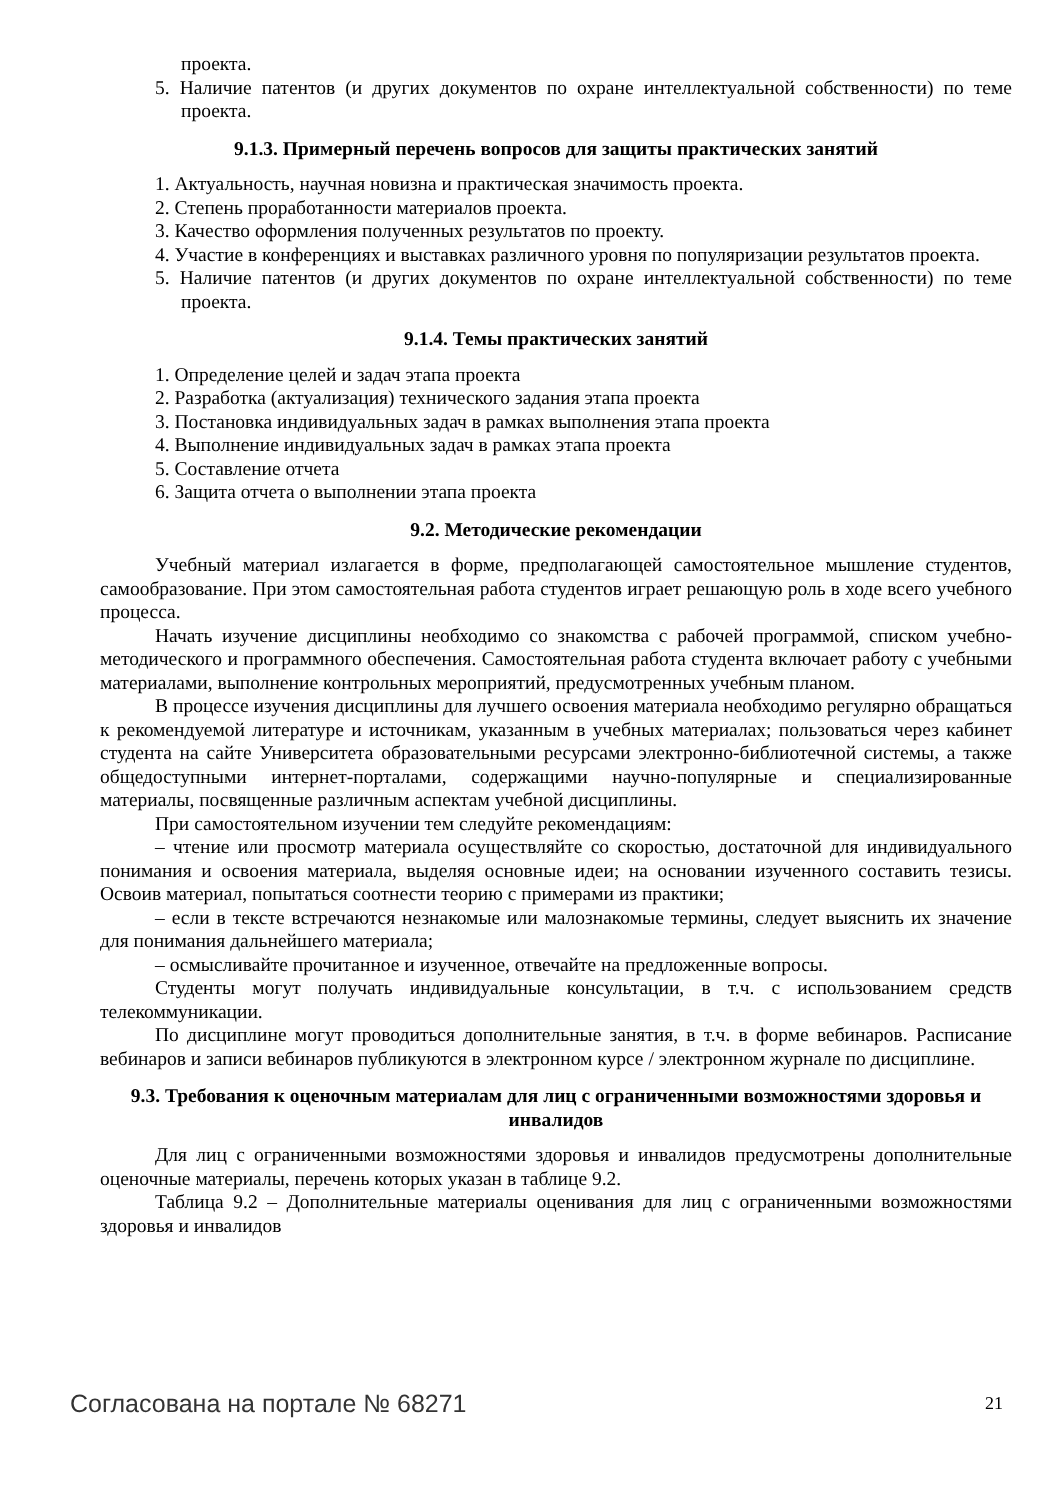проекта.
5. Наличие патентов (и других документов по охране интеллектуальной собственности) по теме проекта.
9.1.3. Примерный перечень вопросов для защиты практических занятий
1. Актуальность, научная новизна и практическая значимость проекта.
2. Степень проработанности материалов проекта.
3. Качество оформления полученных результатов по проекту.
4. Участие в конференциях и выставках различного уровня по популяризации результатов проекта.
5. Наличие патентов (и других документов по охране интеллектуальной собственности) по теме проекта.
9.1.4. Темы практических занятий
1. Определение целей и задач этапа проекта
2. Разработка (актуализация) технического задания этапа проекта
3. Постановка индивидуальных задач в рамках выполнения этапа проекта
4. Выполнение индивидуальных задач в рамках этапа проекта
5. Составление отчета
6. Защита отчета о выполнении этапа проекта
9.2. Методические рекомендации
Учебный материал излагается в форме, предполагающей самостоятельное мышление студентов, самообразование. При этом самостоятельная работа студентов играет решающую роль в ходе всего учебного процесса.
Начать изучение дисциплины необходимо со знакомства с рабочей программой, списком учебно-методического и программного обеспечения. Самостоятельная работа студента включает работу с учебными материалами, выполнение контрольных мероприятий, предусмотренных учебным планом.
В процессе изучения дисциплины для лучшего освоения материала необходимо регулярно обращаться к рекомендуемой литературе и источникам, указанным в учебных материалах; пользоваться через кабинет студента на сайте Университета образовательными ресурсами электронно-библиотечной системы, а также общедоступными интернет-порталами, содержащими научно-популярные и специализированные материалы, посвященные различным аспектам учебной дисциплины.
При самостоятельном изучении тем следуйте рекомендациям:
– чтение или просмотр материала осуществляйте со скоростью, достаточной для индивидуального понимания и освоения материала, выделяя основные идеи; на основании изученного составить тезисы. Освоив материал, попытаться соотнести теорию с примерами из практики;
– если в тексте встречаются незнакомые или малознакомые термины, следует выяснить их значение для понимания дальнейшего материала;
– осмысливайте прочитанное и изученное, отвечайте на предложенные вопросы.
Студенты могут получать индивидуальные консультации, в т.ч. с использованием средств телекоммуникации.
По дисциплине могут проводиться дополнительные занятия, в т.ч. в форме вебинаров. Расписание вебинаров и записи вебинаров публикуются в электронном курсе / электронном журнале по дисциплине.
9.3. Требования к оценочным материалам для лиц с ограниченными возможностями здоровья и инвалидов
Для лиц с ограниченными возможностями здоровья и инвалидов предусмотрены дополнительные оценочные материалы, перечень которых указан в таблице 9.2.
Таблица 9.2 – Дополнительные материалы оценивания для лиц с ограниченными возможностями здоровья и инвалидов
Согласована на портале № 68271 21